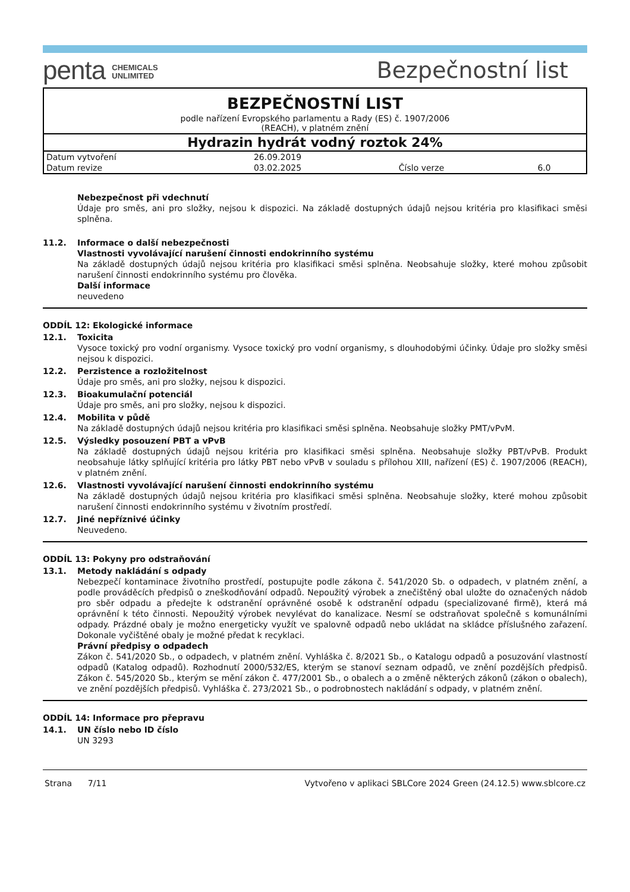penta CHEMICALS
UNLIMITED
Bezpečnostní list
| BEZPEČNOSTNÍ LIST | | | |
| podle nařízení Evropského parlamentu a Rady (ES) č. 1907/2006 (REACH), v platném znění | | | |
| Hydrazin hydrát vodný roztok 24% | | | |
| Datum vytvoření | 26.09.2019 | | |
| Datum revize | 03.02.2025 | Číslo verze | 6.0 |
Nebezpečnost při vdechnutí
Údaje pro směs, ani pro složky, nejsou k dispozici. Na základě dostupných údajů nejsou kritéria pro klasifikaci směsi splněna.
11.2. Informace o další nebezpečnosti
Vlastnosti vyvolávající narušení činnosti endokrinního systému
Na základě dostupných údajů nejsou kritéria pro klasifikaci směsi splněna. Neobsahuje složky, které mohou způsobit narušení činnosti endokrinního systému pro člověka.
Další informace
neuvedeno
ODDÍL 12: Ekologické informace
12.1. Toxicita
Vysoce toxický pro vodní organismy. Vysoce toxický pro vodní organismy, s dlouhodobými účinky. Údaje pro složky směsi nejsou k dispozici.
12.2. Perzistence a rozložitelnost
Údaje pro směs, ani pro složky, nejsou k dispozici.
12.3. Bioakumulační potenciál
Údaje pro směs, ani pro složky, nejsou k dispozici.
12.4. Mobilita v půdě
Na základě dostupných údajů nejsou kritéria pro klasifikaci směsi splněna. Neobsahuje složky PMT/vPvM.
12.5. Výsledky posouzení PBT a vPvB
Na základě dostupných údajů nejsou kritéria pro klasifikaci směsi splněna. Neobsahuje složky PBT/vPvB. Produkt neobsahuje látky splňující kritéria pro látky PBT nebo vPvB v souladu s přílohou XIII, nařízení (ES) č. 1907/2006 (REACH), v platném znění.
12.6. Vlastnosti vyvolávající narušení činnosti endokrinního systému
Na základě dostupných údajů nejsou kritéria pro klasifikaci směsi splněna. Neobsahuje složky, které mohou způsobit narušení činnosti endokrinního systému v životním prostředí.
12.7. Jiné nepříznivé účinky
Neuvedeno.
ODDÍL 13: Pokyny pro odstraňování
13.1. Metody nakládání s odpady
Nebezpečí kontaminace životního prostředí, postupujte podle zákona č. 541/2020 Sb. o odpadech, v platném znění, a podle prováděcích předpisů o zneškodňování odpadů. Nepoužitý výrobek a znečištěný obal uložte do označených nádob pro sběr odpadu a předejte k odstranění oprávněné osobě k odstranění odpadu (specializované firmě), která má oprávnění k této činnosti. Nepoužitý výrobek nevylévat do kanalizace. Nesmí se odstraňovat společně s komunálními odpady. Prázdné obaly je možno energeticky využít ve spalovně odpadů nebo ukládat na skládce příslušného zařazení. Dokonale vyčištěné obaly je možné předat k recyklaci.
Právní předpisy o odpadech
Zákon č. 541/2020 Sb., o odpadech, v platném znění. Vyhláška č. 8/2021 Sb., o Katalogu odpadů a posuzování vlastností odpadů (Katalog odpadů). Rozhodnutí 2000/532/ES, kterým se stanoví seznam odpadů, ve znění pozdějších předpisů. Zákon č. 545/2020 Sb., kterým se mění zákon č. 477/2001 Sb., o obalech a o změně některých zákonů (zákon o obalech), ve znění pozdějších předpisů. Vyhláška č. 273/2021 Sb., o podrobnostech nakládání s odpady, v platném znění.
ODDÍL 14: Informace pro přepravu
14.1. UN číslo nebo ID číslo
UN 3293
Strana 7/11 Vytvořeno v aplikaci SBLCore 2024 Green (24.12.5) www.sblcore.cz